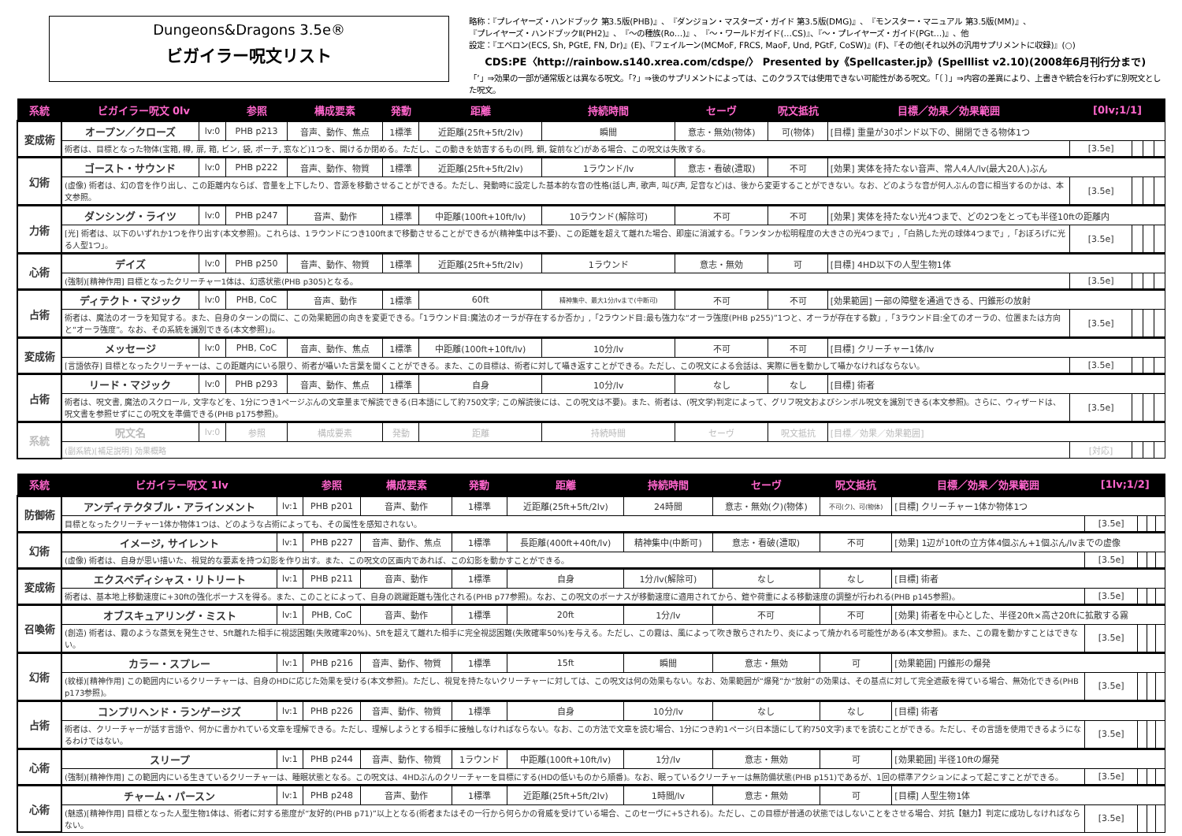Dungeons&Dragons 3.5e®
ビガイラー呪文リスト
略称：『プレイヤーズ・ハンドブック 第3.5版(PHB)』、『ダンジョン・マスターズ・ガイド 第3.5版(DMG)』、『モンスター・マニュアル 第3.5版(MM)』、
『プレイヤーズ・ハンドブックⅡ(PH2)』、『～の種族(Ro…)』、『～・ワールドガイド(…CS)』、『～・プレイヤーズ・ガイド(PGt…)』、他
設定：『エベロン(ECS, Sh, PGtE, FN, Dr)』(E)、『フェイルーン(MCMoF, FRCS, MaoF, Und, PGtF, CoSW)』(F)、『その他(それ以外の汎用サプリメントに収録)』(○)
CDS:PE〈http://rainbow.s140.xrea.com/cdspe/〉 Presented by《Spellcaster.jp》(Spelllist v2.10)(2008年6月刊行分まで)
「’」⇒効果の一部が通常版とは異なる呪文。「?」⇒後のサプリメントによっては、このクラスでは使用できない可能性がある呪文。「〔 〕」⇒内容の差異により、上書きや統合を行わずに別呪文とした呪文。
| 系統 | ビガイラー呪文 0lv | | 参照 | 構成要素 | 発動 | 距離 | 持続時間 | セーヴ | 呪文抵抗 | 目標／効果／効果範囲 | [0lv;1/1] | | | |
| --- | --- | --- | --- | --- | --- | --- | --- | --- | --- | --- | --- | --- | --- | --- |
| 変成術 | オープン／クローズ | lv:0 | PHB p213 | 音声、動作、焦点 | 1標準 | 近距離(25ft+5ft/2lv) | 瞬間 | 意志・無効(物体) | 可(物体) | [目標] 重量が30ポンド以下の、開閉できる物体1つ | | | | |
| | 術者は、目標となった物体(宝箱, 樽, 扉, 箱, ビン, 袋, ポーチ, 窓など)1つを、開けるか閉める。ただし、この動きを妨害するもの(閂, 鎖, 錠前など)がある場合、この呪文は失敗する。 | | | | | | | | | | [3.5e] | | | |
| 幻術 | ゴースト・サウンド | lv:0 | PHB p222 | 音声、動作、物質 | 1標準 | 近距離(25ft+5ft/2lv) | 1ラウンド/lv | 意志・看破(遭取) | 不可 | [効果] 実体を持たない音声、常人4人/lv(最大20人)ぶん | | | | |
| | (虚像) 術者は、幻の音を作り出し、この距離内ならば、音量を上下したり、音源を移動させることができる。ただし、発動時に設定した基本的な音の性格(話し声, 歌声, 叫び声, 足音など)は、後から変更することができない。なお、どのような音が何人ぶんの音に相当するのかは、本文参照。 | | | | | | | | | | [3.5e] | | | |
| 力術 | ダンシング・ライツ | lv:0 | PHB p247 | 音声、動作 | 1標準 | 中距離(100ft+10ft/lv) | 10ラウンド(解除可) | 不可 | 不可 | [効果] 実体を持たない光4つまで、どの2つをとっても半径10ftの距離内 | | | | |
| | [光] 術者は、以下のいずれか1つを作り出す(本文参照)。これらは、1ラウンドにつき100ftまで移動させることができるが(精神集中は不要)、この距離を超えて離れた場合、即座に消滅する。「ランタンか松明程度の大きさの光4つまで」,「白熱した光の球体4つまで」,「おぼろげに光る人型1つ」。 | | | | | | | | | | [3.5e] | | | |
| 心術 | デイズ | lv:0 | PHB p250 | 音声、動作、物質 | 1標準 | 近距離(25ft+5ft/2lv) | 1ラウンド | 意志・無効 | 可 | [目標] 4HD以下の人型生物1体 | | | | |
| | (強制)[精神作用] 目標となったクリーチャー1体は、幻惑状態(PHB p305)となる。 | | | | | | | | | | [3.5e] | | | |
| 占術 | ディテクト・マジック | lv:0 | PHB, CoC | 音声、動作 | 1標準 | 60ft | 精神集中、最大1分/lvまで(中断可) | 不可 | 不可 | [効果範囲] 一部の障壁を通過できる、円錐形の放射 | | | | |
| | 術者は、魔法のオーラを知覚する。また、自身のターンの間に、この効果範囲の向きを変更できる。「1ラウンド目:魔法のオーラが存在するか否か」,「2ラウンド目:最も強力な“オーラ強度(PHB p255)”1つと、オーラが存在する数」,「3ラウンド目:全てのオーラの、位置または方向と“オーラ強度”。なお、その系統を識別できる(本文参照)」。 | | | | | | | | | | [3.5e] | | | |
| 変成術 | メッセージ | lv:0 | PHB, CoC | 音声、動作、焦点 | 1標準 | 中距離(100ft+10ft/lv) | 10分/lv | 不可 | 不可 | [目標] クリーチャー1体/lv | | | | |
| | [言語依存] 目標となったクリーチャーは、この距離内にいる限り、術者が囁いた言葉を聞くことができる。また、この目標は、術者に対して囁き返すことができる。ただし、この呪文による会話は、実際に唇を動かして囁かなければならない。 | | | | | | | | | | [3.5e] | | | |
| 占術 | リード・マジック | lv:0 | PHB p293 | 音声、動作、焦点 | 1標準 | 自身 | 10分/lv | なし | なし | [目標] 術者 | | | | |
| | 術者は、呪文書, 魔法のスクロール, 文字などを、1分につき1ページぶんの文章量まで解読できる(日本語にして約750文字; この解読後には、この呪文は不要)。また、術者は、(呪文学)判定によって、グリフ呪文およびシンボル呪文を識別できる(本文参照)。さらに、ウィザードは、呪文書を参照せずにこの呪文を準備できる(PHB p175参照)。 | | | | | | | | | | [3.5e] | | | |
| 系統 | 呪文名 | lv:0 | 参照 | 構成要素 | 発動 | 距離 | 持続時間 | セーヴ | 呪文抵抗 | [目標／効果／効果範囲] | | | | |
| | (副系統)[補足説明] 効果概略 | | | | | | | | | | [対応] | | | |
| 系統 | ビガイラー呪文 1lv | | 参照 | 構成要素 | 発動 | 距離 | 持続時間 | セーヴ | 呪文抵抗 | 目標／効果／効果範囲 | [1lv;1/2] | | | |
| --- | --- | --- | --- | --- | --- | --- | --- | --- | --- | --- | --- | --- | --- | --- |
| 防御術 | アンディテクタブル・アラインメント | lv:1 | PHB p201 | 音声、動作 | 1標準 | 近距離(25ft+5ft/2lv) | 24時間 | 意志・無効(ク)(物体) | 不可(ク)、可(物体) | [目標] クリーチャー1体か物体1つ | | | | |
| | 目標となったクリーチャー1体か物体1つは、どのような占術によっても、その属性を感知されない。 | | | | | | | | | | [3.5e] | | | |
| 幻術 | イメージ, サイレント | lv:1 | PHB p227 | 音声、動作、焦点 | 1標準 | 長距離(400ft+40ft/lv) | 精神集中(中断可) | 意志・看破(遭取) | 不可 | [効果] 1辺が10ftの立方体4個ぶん+1個ぶん/lvまでの虚像 | | | | |
| | (虚像) 術者は、自身が思い描いた、視覚的な要素を持つ幻影を作り出す。また、この呪文の区画内であれば、この幻影を動かすことができる。 | | | | | | | | | | [3.5e] | | | |
| 変成術 | エクスペディシャス・リトリート | lv:1 | PHB p211 | 音声、動作 | 1標準 | 自身 | 1分/lv(解除可) | なし | なし | [目標] 術者 | | | | |
| | 術者は、基本地上移動速度に+30ftの強化ボーナスを得る。また、このことによって、自身の跳躍距離も強化される(PHB p77参照)。なお、この呪文のボーナスが移動速度に適用されてから、鎧や荷重による移動速度の調整が行われる(PHB p145参照)。 | | | | | | | | | | [3.5e] | | | |
| 召喚術 | オブスキュアリング・ミスト | lv:1 | PHB, CoC | 音声、動作 | 1標準 | 20ft | 1分/lv | 不可 | 不可 | [効果] 術者を中心とした、半径20ft×高さ20ftに拡散する霧 | | | | |
| | (創造) 術者は、霧のような蒸気を発生させ、5ft離れた相手に視認困難(失敗確率20%)、5ftを超えて離れた相手に完全視認困難(失敗確率50%)を与える。ただし、この霧は、風によって吹き散らされたり、炎によって焼かれる可能性がある(本文参照)。また、この霧を動かすことはできない。 | | | | | | | | | | [3.5e] | | | |
| 幻術 | カラー・スプレー | lv:1 | PHB p216 | 音声、動作、物質 | 1標準 | 15ft | 瞬間 | 意志・無効 | 可 | [効果範囲] 円錐形の爆発 | | | | |
| | (紋様)[精神作用] この範囲内にいるクリーチャーは、自身のHDに応じた効果を受ける(本文参照)。ただし、視覚を持たないクリーチャーに対しては、この呪文は何の効果もない。なお、効果範囲が“爆発”か“放射”の効果は、その基点に対して完全遮蔽を得ている場合、無効化できる(PHB p173参照)。 | | | | | | | | | | [3.5e] | | | |
| 占術 | コンプリヘンド・ランゲージズ | lv:1 | PHB p226 | 音声、動作、物質 | 1標準 | 自身 | 10分/lv | なし | なし | [目標] 術者 | | | | |
| | 術者は、クリーチャーが話す言語や、何かに書かれている文章を理解できる。ただし、理解しようとする相手に接触しなければならない。なお、この方法で文章を読む場合、1分につき約1ページ(日本語にして約750文字)までを読むことができる。ただし、その言語を使用できるようになるわけではない。 | | | | | | | | | | [3.5e] | | | |
| 心術 | スリープ | lv:1 | PHB p244 | 音声、動作、物質 | 1ラウンド | 中距離(100ft+10ft/lv) | 1分/lv | 意志・無効 | 可 | [効果範囲] 半径10ftの爆発 | | | | |
| | (強制)[精神作用] この範囲内にいる生きているクリーチャーは、睡眠状態となる。この呪文は、4HDぶんのクリーチャーを目標にする(HDの低いものから順番)。なお、眠っているクリーチャーは無防備状態(PHB p151)であるが、1回の標準アクションによって起こすことができる。 | | | | | | | | | | [3.5e] | | | |
| 心術 | チャーム・パースン | lv:1 | PHB p248 | 音声、動作 | 1標準 | 近距離(25ft+5ft/2lv) | 1時間/lv | 意志・無効 | 可 | [目標] 人型生物1体 | | | | |
| | (魅惑)[精神作用] 目標となった人型生物1体は、術者に対する態度が“友好的(PHB p71)”以上となる(術者またはその一行から何らかの脅威を受けている場合、このセーヴに+5される)。ただし、この目標が普通の状態ではしないことをさせる場合、対抗【魅力】判定に成功しなければならない。 | | | | | | | | | | [3.5e] | | | |